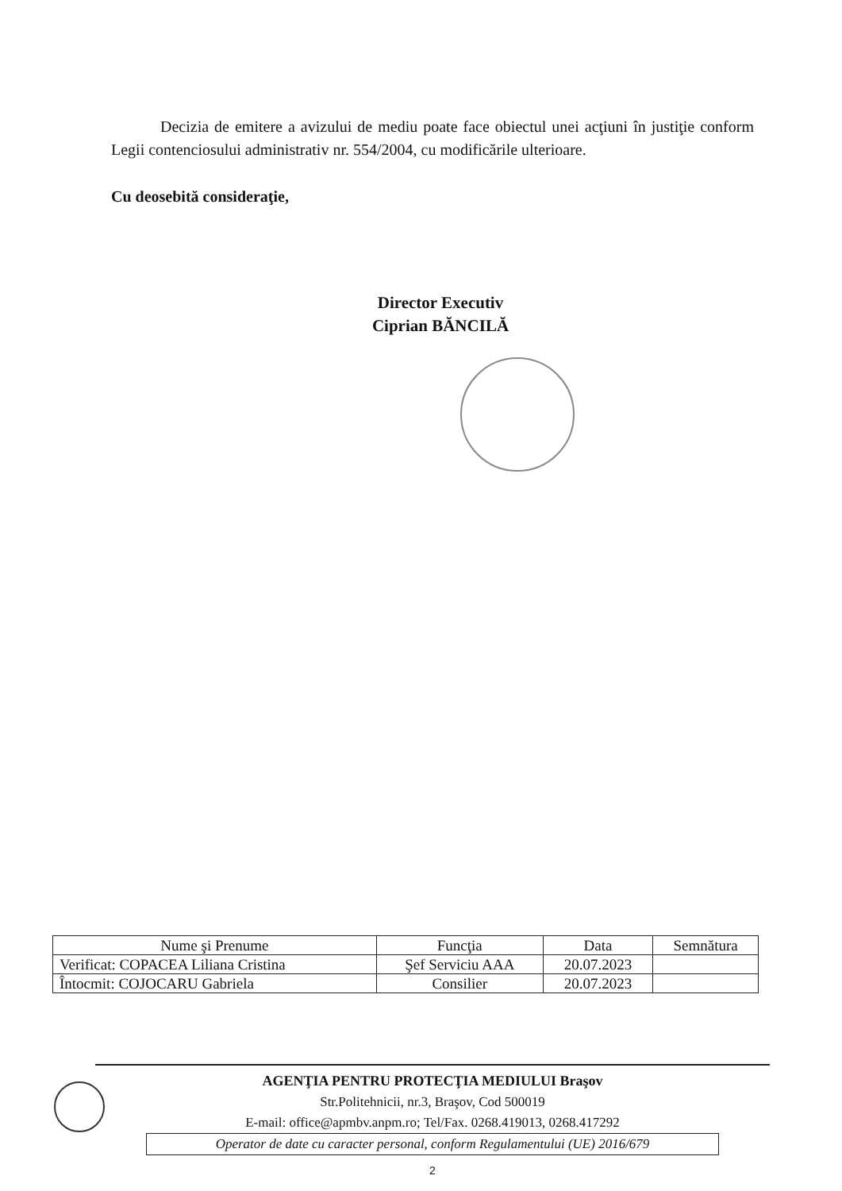Decizia de emitere a avizului de mediu poate face obiectul unei acţiuni în justiţie conform Legii contenciosului administrativ nr. 554/2004, cu modificările ulterioare.
Cu deosebită consideraţie,
Director Executiv
Ciprian BĂNCILĂ
| Nume şi Prenume | Funcţia | Data | Semnătura |
| --- | --- | --- | --- |
| Verificat: COPACEA Liliana Cristina | Şef Serviciu AAA | 20.07.2023 | |
| Întocmit: COJOCARU Gabriela | Consilier | 20.07.2023 | |
AGENŢIA PENTRU PROTECŢIA MEDIULUI Braşov
Str.Politehnicii, nr.3, Braşov, Cod 500019
E-mail: office@apmbv.anpm.ro; Tel/Fax. 0268.419013, 0268.417292
Operator de date cu caracter personal, conform Regulamentului (UE) 2016/679
2